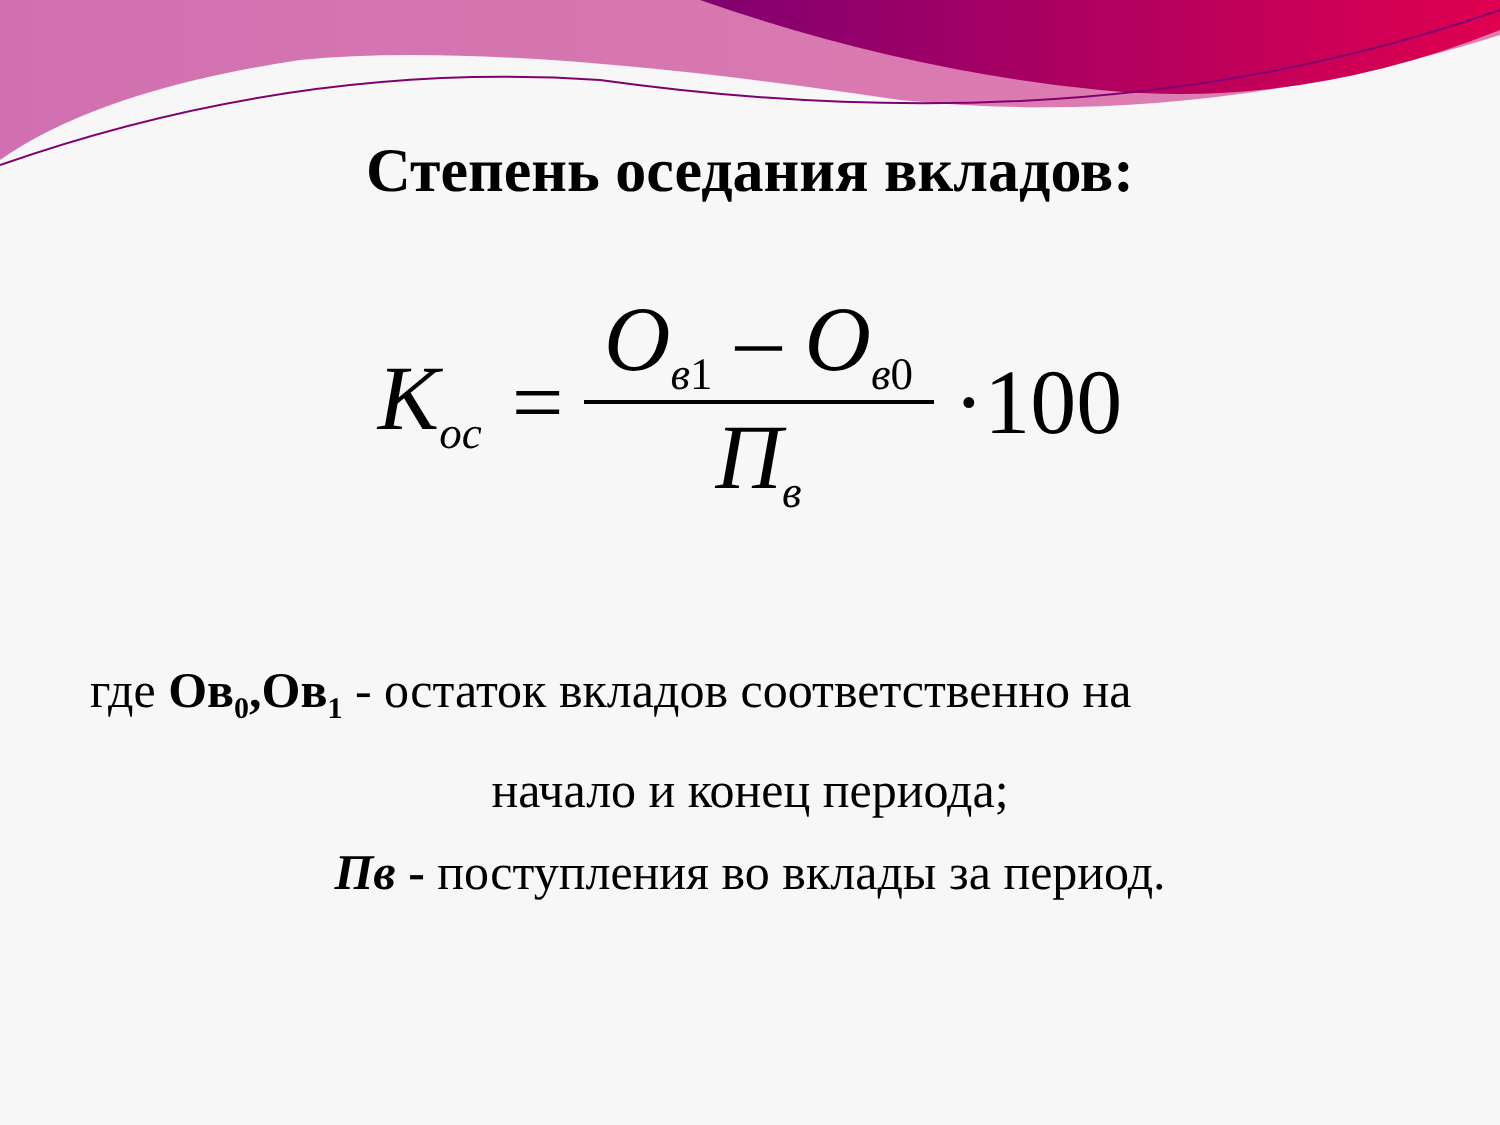Степень оседания вкладов:
K<sub>ос</sub> = O<sub>в1</sub> – O<sub>в0</sub> П<sub>в</sub> ·100
где Ов<sub>0</sub>,Ов<sub>1</sub> - остаток вкладов соответственно на
начало и конец периода;
Пв - поступления во вклады за период.